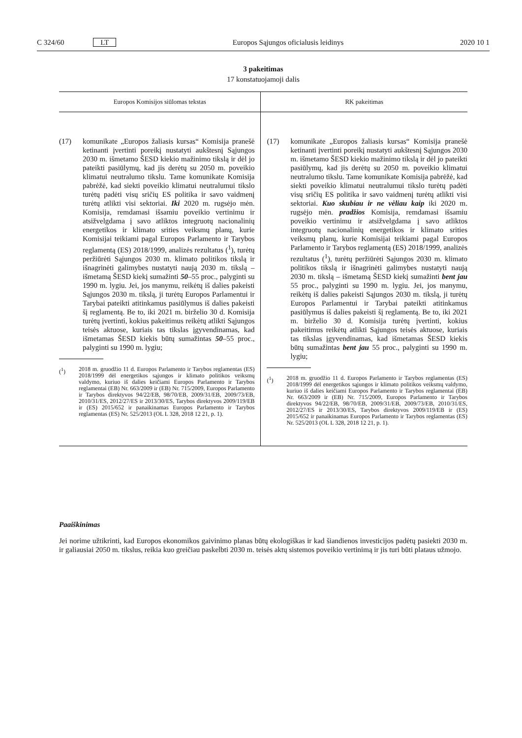C 324/60 LT Europos Sąjungos oficialusis leidinys 2020 10 1
3 pakeitimas
17 konstatuojamoji dalis
| Europos Komisijos siūlomas tekstas | RK pakeitimas |
| --- | --- |
| (17) komunikate „Europos žaliasis kursas“ Komisija pranešė ketinanti įvertinti poreikį nustatyti aukštesnį Sąjungos 2030 m. išmetamo ŠESD kiekio mažinimo tikslą ir dėl jo pateikti pasiūlymų, kad jis derėtų su 2050 m. poveikio klimatui neutralumo tikslu. Tame komunikate Komisija pabrėžė, kad siekti poveikio klimatui neutralumui tikslo turėtų padėti visų sričių ES politika ir savo vaidmenį turėtų atlikti visi sektoriai. Iki 2020 m. rugsėjo mėn. Komisija, remdamasi išsamiu poveikio vertinimu ir atsižvelgdama į savo atliktos integruotų nacionalinių energetikos ir klimato srities veiksmų planų, kurie Komisijai teikiami pagal Europos Parlamento ir Tarybos reglamentą (ES) 2018/1999, analizės rezultatus (<sup>1</sup>), turėtų peržiūrėti Sąjungos 2030 m. klimato politikos tikslą ir išnagrinėti galimybes nustatyti naują 2030 m. tikslą – išmetamą ŠESD kiekį sumažinti 50 –55 proc., palyginti su 1990 m. lygiu. Jei, jos manymu, reikėtų iš dalies pakeisti Sąjungos 2030 m. tikslą, ji turėtų Europos Parlamentui ir Tarybai pateikti atitinkamus pasiūlymus iš dalies pakeisti šį reglamentą. Be to, iki 2021 m. birželio 30 d. Komisija turėtų įvertinti, kokius pakeitimus reikėtų atlikti Sąjungos teisės aktuose, kuriais tas tikslas įgyvendinamas, kad išmetamas ŠESD kiekis būtų sumažintas 50 –55 proc., palyginti su 1990 m. lygiu; (<sup>1</sup>) 2018 m. gruodžio 11 d. Europos Parlamento ir Tarybos reglamentas (ES) 2018/1999 dėl energetikos sąjungos ir klimato politikos veiksmų valdymo, kuriuo iš dalies keičiami Europos Parlamento ir Tarybos reglamentai (EB) Nr. 663/2009 ir (EB) Nr. 715/2009, Europos Parlamento ir Tarybos direktyvos 94/22/EB, 98/70/EB, 2009/31/EB, 2009/73/EB, 2010/31/ES, 2012/27/ES ir 2013/30/ES, Tarybos direktyvos 2009/119/EB ir (ES) 2015/652 ir panaikinamas Europos Parlamento ir Tarybos reglamentas (ES) Nr. 525/2013 (OL L 328, 2018 12 21, p. 1). | (17) komunikate „Europos žaliasis kursas“ Komisija pranešė ketinanti įvertinti poreikį nustatyti aukštesnį Sąjungos 2030 m. išmetamo ŠESD kiekio mažinimo tikslą ir dėl jo pateikti pasiūlymų, kad jis derėtų su 2050 m. poveikio klimatui neutralumo tikslu. Tame komunikate Komisija pabrėžė, kad siekti poveikio klimatui neutralumui tikslo turėtų padėti visų sričių ES politika ir savo vaidmenį turėtų atlikti visi sektoriai. Kuo skubiau ir ne vėliau kaip iki 2020 m. rugsėjo mėn. pradžios Komisija, remdamasi išsamiu poveikio vertinimu ir atsižvelgdama į savo atliktos integruotų nacionalinių energetikos ir klimato srities veiksmų planų, kurie Komisijai teikiami pagal Europos Parlamento ir Tarybos reglamentą (ES) 2018/1999, analizės rezultatus (<sup>1</sup>), turėtų peržiūrėti Sąjungos 2030 m. klimato politikos tikslą ir išnagrinėti galimybes nustatyti naują 2030 m. tikslą – išmetamą ŠESD kiekį sumažinti bent jau 55 proc., palyginti su 1990 m. lygiu. Jei, jos manymu, reikėtų iš dalies pakeisti Sąjungos 2030 m. tikslą, ji turėtų Europos Parlamentui ir Tarybai pateikti atitinkamus pasiūlymus iš dalies pakeisti šį reglamentą. Be to, iki 2021 m. birželio 30 d. Komisija turėtų įvertinti, kokius pakeitimus reikėtų atlikti Sąjungos teisės aktuose, kuriais tas tikslas įgyvendinamas, kad išmetamas ŠESD kiekis būtų sumažintas bent jau 55 proc., palyginti su 1990 m. lygiu; (<sup>1</sup>) 2018 m. gruodžio 11 d. Europos Parlamento ir Tarybos reglamentas (ES) 2018/1999 dėl energetikos sąjungos ir klimato politikos veiksmų valdymo, kuriuo iš dalies keičiami Europos Parlamento ir Tarybos reglamentai (EB) Nr. 663/2009 ir (EB) Nr. 715/2009, Europos Parlamento ir Tarybos direktyvos 94/22/EB, 98/70/EB, 2009/31/EB, 2009/73/EB, 2010/31/ES, 2012/27/ES ir 2013/30/ES, Tarybos direktyvos 2009/119/EB ir (ES) 2015/652 ir panaikinamas Europos Parlamento ir Tarybos reglamentas (ES) Nr. 525/2013 (OL L 328, 2018 12 21, p. 1). |
Paaiškinimas
Jei norime užtikrinti, kad Europos ekonomikos gaivinimo planas būtų ekologiškas ir kad šiandienos investicijos padėtų pasiekti 2030 m. ir galiausiai 2050 m. tikslus, reikia kuo greičiau paskelbti 2030 m. teisės aktų sistemos poveikio vertinimą ir jis turi būti plataus užmojo.